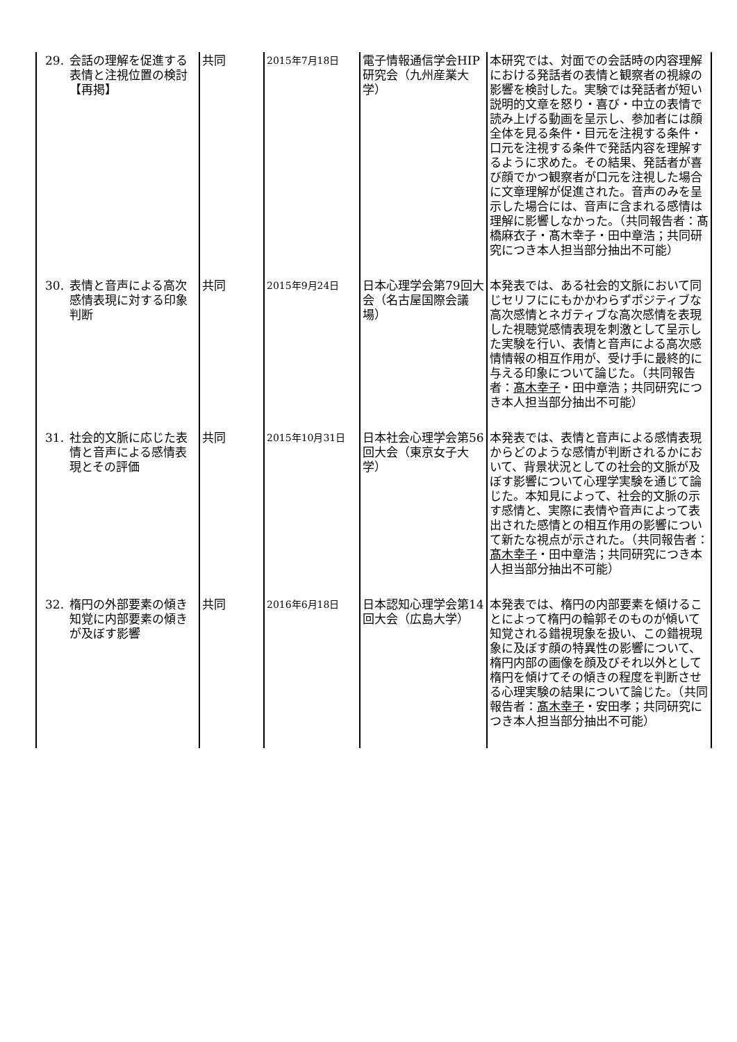| 29. 会話の理解を促進する表情と注視位置の検討 【再掲】 | 共同 | 2015年7月18日 | 電子情報通信学会HIP研究会（九州産業大学） | 本研究では、対面での会話時の内容理解における発話者の表情と観察者の視線の影響を検討した。実験では発話者が短い説明的文章を怒り・喜び・中立の表情で読み上げる動画を呈示し、参加者には顔全体を見る条件・目元を注視する条件・口元を注視する条件で発話内容を理解するように求めた。その結果、発話者が喜び顔でかつ観察者が口元を注視した場合に文章理解が促進された。音声のみを呈示した場合には、音声に含まれる感情は理解に影響しなかった。（共同報告者：髙橋麻衣子・髙木幸子・田中章浩；共同研究につき本人担当部分抽出不可能） |
| 30. 表情と音声による高次感情表現に対する印象判断 | 共同 | 2015年9月24日 | 日本心理学会第79回大会（名古屋国際会議場） | 本発表では、ある社会的文脈において同じセリフににもかかわらずポジティブな高次感情とネガティブな高次感情を表現した視聴覚感情表現を刺激として呈示した実験を行い、表情と音声による高次感情情報の相互作用が、受け手に最終的に与える印象について論じた。（共同報告者： 髙木幸子 ・田中章浩；共同研究につき本人担当部分抽出不可能） |
| 31. 社会的文脈に応じた表情と音声による感情表現とその評価 | 共同 | 2015年10月31日 | 日本社会心理学会第56回大会（東京女子大学） | 本発表では、表情と音声による感情表現からどのような感情が判断されるかにおいて、背景状況としての社会的文脈が及ぼす影響について心理学実験を通じて論じた。本知見によって、社会的文脈の示す感情と、実際に表情や音声によって表出された感情との相互作用の影響について新たな視点が示された。（共同報告者： 髙木幸子 ・田中章浩；共同研究につき本人担当部分抽出不可能） |
| 32. 楕円の外部要素の傾き知覚に内部要素の傾きが及ぼす影響 | 共同 | 2016年6月18日 | 日本認知心理学会第14回大会（広島大学） | 本発表では、楕円の内部要素を傾けることによって楕円の輪郭そのものが傾いて知覚される錯視現象を扱い、この錯視現象に及ぼす顔の特異性の影響について、楕円内部の画像を顔及びそれ以外として楕円を傾けてその傾きの程度を判断させる心理実験の結果について論じた。（共同報告者： 髙木幸子 ・安田孝；共同研究につき本人担当部分抽出不可能） |